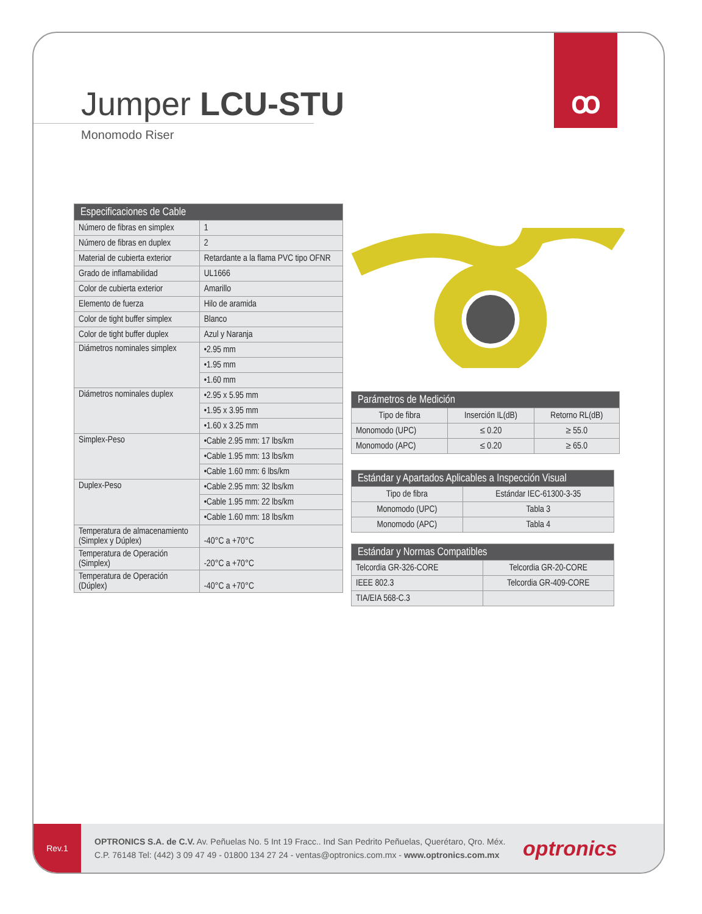ꝏ
Jumper LCU-STU
Monomodo Riser
| Especificaciones de Cable | |
| --- | --- |
| Número de fibras en simplex | 1 |
| Número de fibras en duplex | 2 |
| Material de cubierta exterior | Retardante a la flama PVC tipo OFNR |
| Grado de inflamabilidad | UL1666 |
| Color de cubierta exterior | Amarillo |
| Elemento de fuerza | Hilo de aramida |
| Color de tight buffer simplex | Blanco |
| Color de tight buffer duplex | Azul y Naranja |
| Diámetros nominales simplex | •2.95 mm |
| | •1.95 mm |
| | •1.60 mm |
| Diámetros nominales duplex | •2.95 x 5.95 mm |
| | •1.95 x 3.95 mm |
| | •1.60 x 3.25 mm |
| Simplex-Peso | •Cable 2.95 mm: 17 lbs/km |
| | •Cable 1.95 mm: 13 lbs/km |
| | •Cable 1.60 mm: 6 lbs/km |
| Duplex-Peso | •Cable 2.95 mm: 32 lbs/km |
| | •Cable 1.95 mm: 22 lbs/km |
| | •Cable 1.60 mm: 18 lbs/km |
| Temperatura de almacenamiento (Simplex y Dúplex) | -40°C a +70°C |
| Temperatura de Operación (Simplex) | -20°C a +70°C |
| Temperatura de Operación (Dúplex) | -40°C a +70°C |
| Parámetros de Medición | | |
| --- | --- | --- |
| Tipo de fibra | Inserción IL(dB) | Retorno RL(dB) |
| Monomodo (UPC) | ≤ 0.20 | ≥ 55.0 |
| Monomodo (APC) | ≤ 0.20 | ≥ 65.0 |
| Estándar y Apartados Aplicables a Inspección Visual | |
| --- | --- |
| Tipo de fibra | Estándar IEC-61300-3-35 |
| Monomodo (UPC) | Tabla 3 |
| Monomodo (APC) | Tabla 4 |
| Estándar y Normas Compatibles | |
| --- | --- |
| Telcordia GR-326-CORE | Telcordia GR-20-CORE |
| IEEE 802.3 | Telcordia GR-409-CORE |
| TIA/EIA 568-C.3 | |
Rev.1
OPTRONICS S.A. de C.V. Av. Peñuelas No. 5 Int 19 Fracc.. Ind San Pedrito Peñuelas, Querétaro, Qro. Méx.
C.P. 76148 Tel: (442) 3 09 47 49 - 01800 134 27 24 - ventas@optronics.com.mx - www.optronics.com.mx
optronics